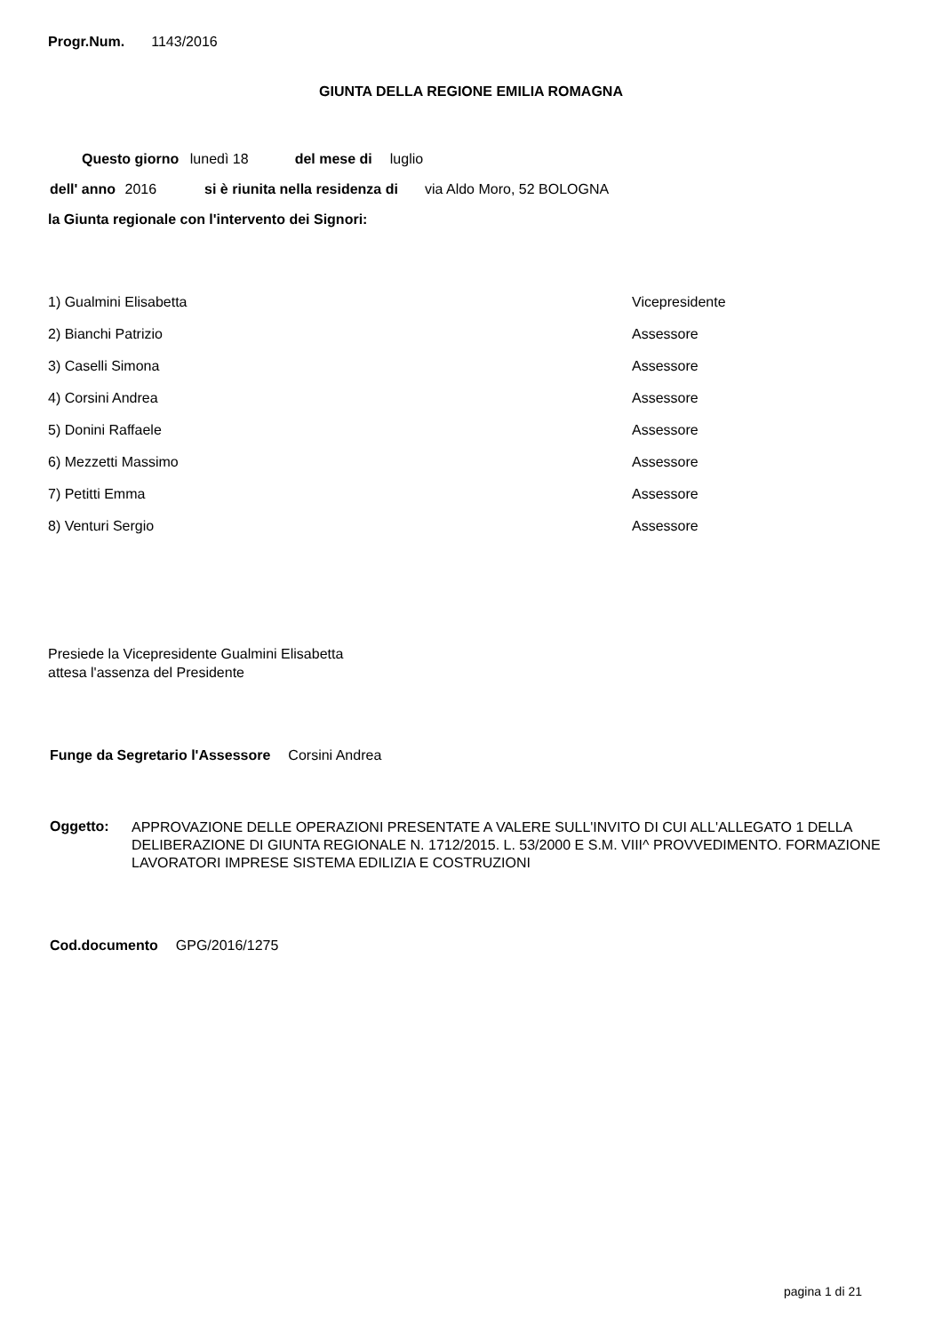Progr.Num. 1143/2016
GIUNTA DELLA REGIONE EMILIA ROMAGNA
Questo giorno lunedì 18 del mese di luglio
dell' anno 2016 si è riunita nella residenza di via Aldo Moro, 52 BOLOGNA
la Giunta regionale con l'intervento dei Signori:
| 1) Gualmini Elisabetta | Vicepresidente |
| 2) Bianchi Patrizio | Assessore |
| 3) Caselli Simona | Assessore |
| 4) Corsini Andrea | Assessore |
| 5) Donini Raffaele | Assessore |
| 6) Mezzetti Massimo | Assessore |
| 7) Petitti Emma | Assessore |
| 8) Venturi Sergio | Assessore |
Presiede la Vicepresidente Gualmini Elisabetta
attesa l'assenza del Presidente
Funge da Segretario l'Assessore Corsini Andrea
Oggetto:
APPROVAZIONE DELLE OPERAZIONI PRESENTATE A VALERE SULL'INVITO DI CUI ALL'ALLEGATO 1 DELLA DELIBERAZIONE DI GIUNTA REGIONALE N. 1712/2015. L. 53/2000 E S.M. VIII^ PROVVEDIMENTO. FORMAZIONE LAVORATORI IMPRESE SISTEMA EDILIZIA E COSTRUZIONI
Cod.documento GPG/2016/1275
pagina 1 di 21